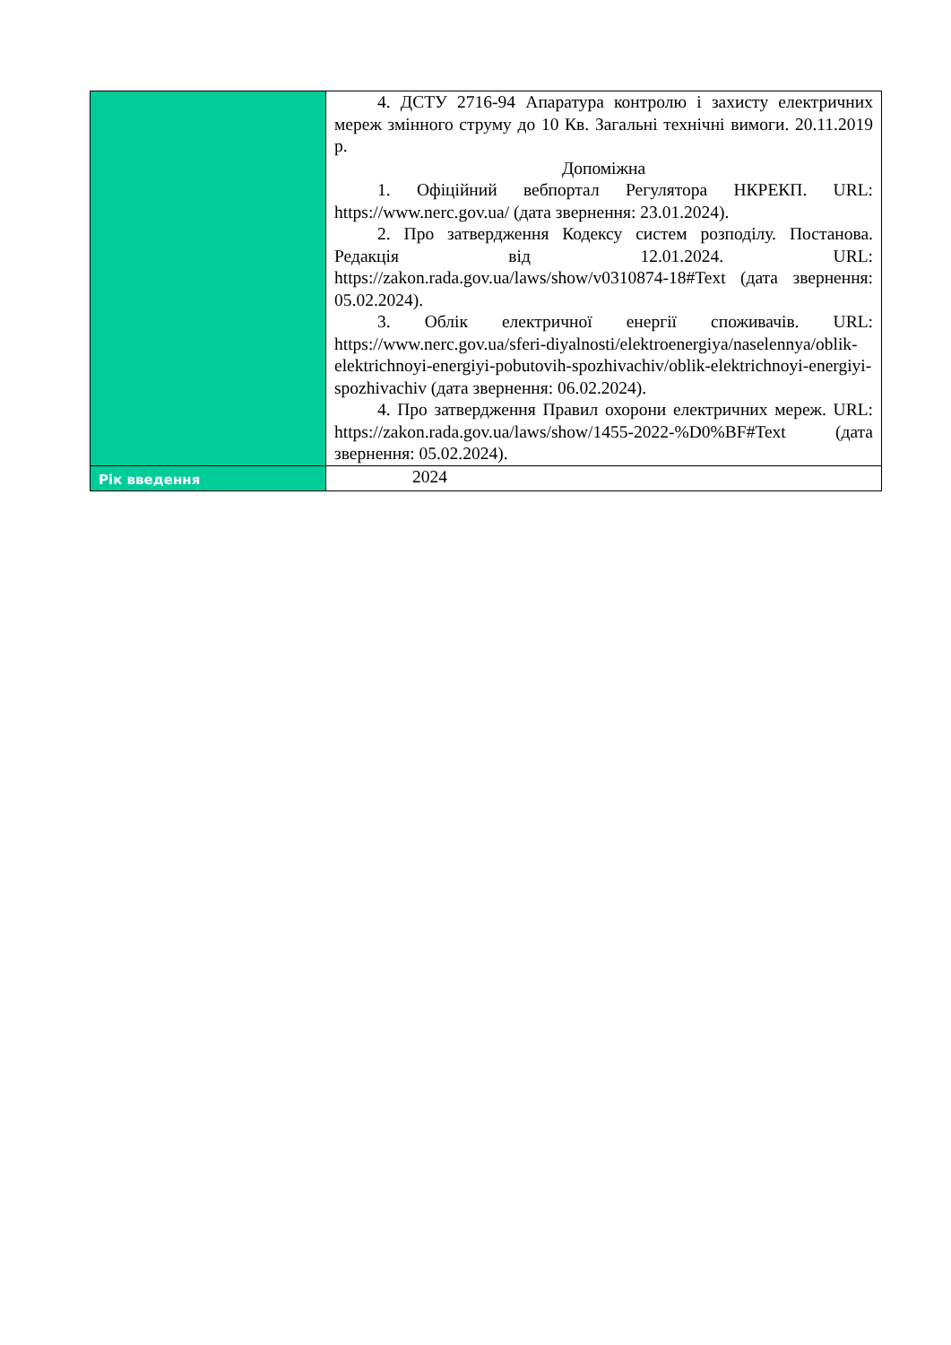| | 4. ДСТУ 2716-94 Апаратура контролю і захисту електричних мереж змінного струму до 10 Кв. Загальні технічні вимоги. 20.11.2019 р. Допоміжна 1. Офіційний вебпортал Регулятора НКРЕКП. URL: https://www.nerc.gov.ua/ (дата звернення: 23.01.2024). 2. Про затвердження Кодексу систем розподілу. Постанова. Редакція від 12.01.2024. URL: https://zakon.rada.gov.ua/laws/show/v0310874-18#Text (дата звернення: 05.02.2024). 3. Облік електричної енергії споживачів. URL: https://www.nerc.gov.ua/sferi-diyalnosti/elektroenergiya/naselennya/oblik-elektrichnoyi-energiyi-pobutovih-spozhivachiv/oblik-elektrichnoyi-energiyi-spozhivachiv (дата звернення: 06.02.2024). 4. Про затвердження Правил охорони електричних мереж. URL: https://zakon.rada.gov.ua/laws/show/1455-2022-%D0%BF#Text (дата звернення: 05.02.2024). |
| Рік введення | 2024 |